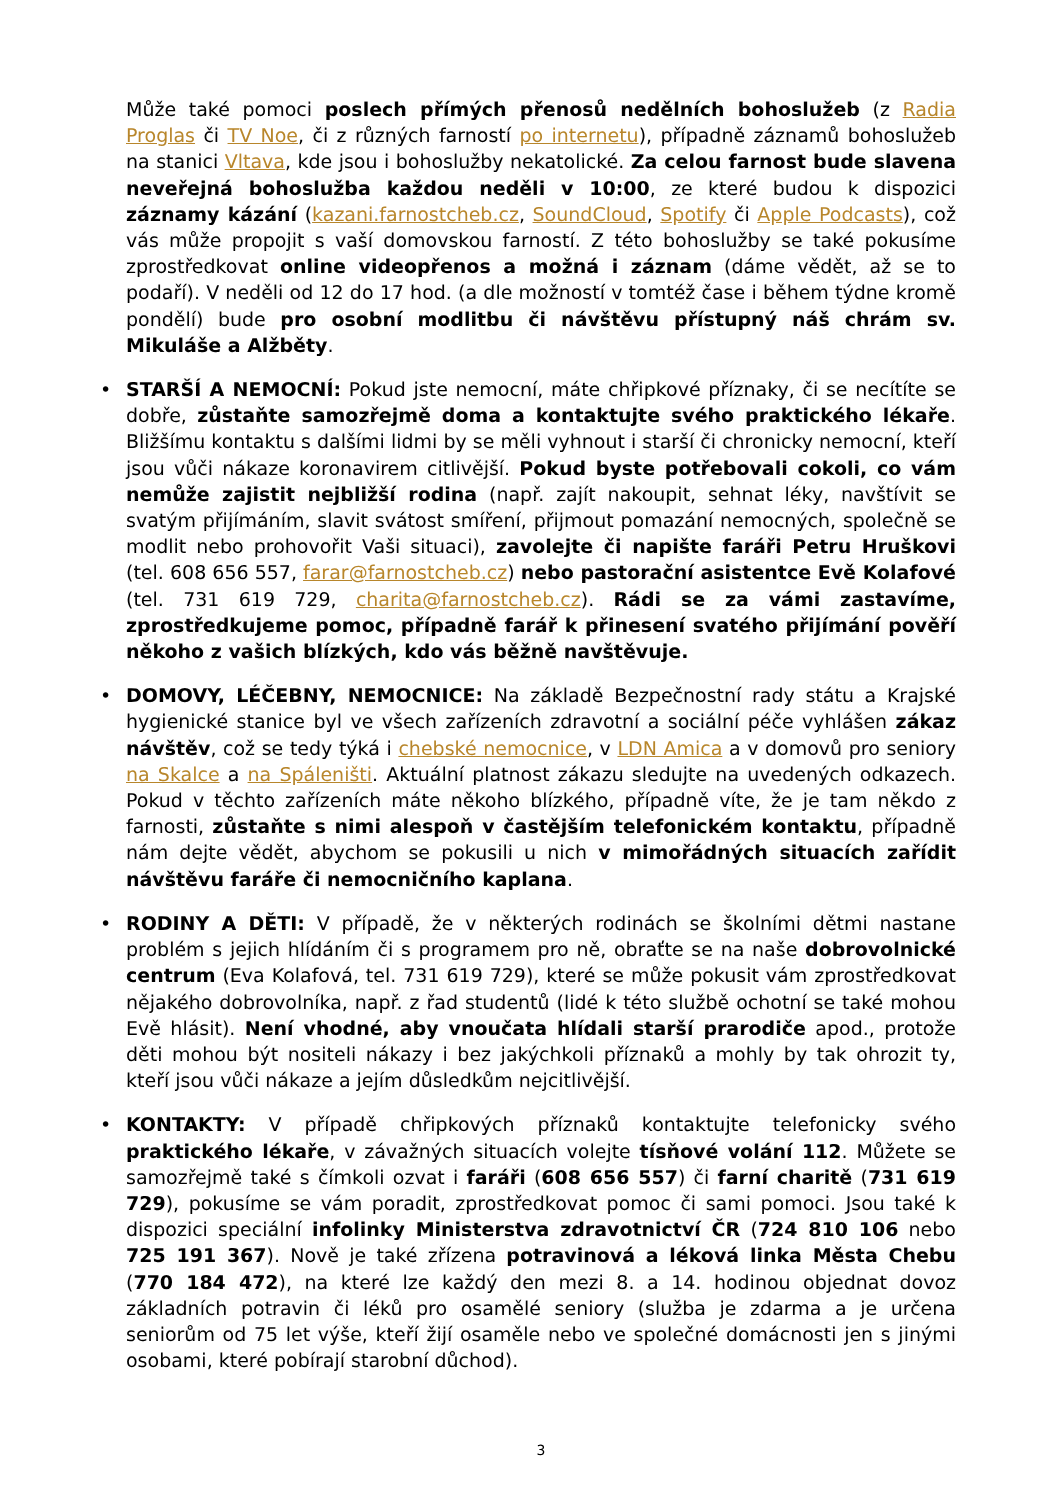Může také pomoci poslech přímých přenosů nedělních bohoslužeb (z Radia Proglas či TV Noe, či z různých farností po internetu), případně záznamů bohoslužeb na stanici Vltava, kde jsou i bohoslužby nekatolické. Za celou farnost bude slavena neveřejná bohoslužba každou neděli v 10:00, ze které budou k dispozici záznamy kázání (kazani.farnostcheb.cz, SoundCloud, Spotify či Apple Podcasts), což vás může propojit s vaší domovskou farností. Z této bohoslužby se také pokusíme zprostředkovat online videopřenos a možná i záznam (dáme vědět, až se to podaří). V neděli od 12 do 17 hod. (a dle možností v tomtéž čase i během týdne kromě pondělí) bude pro osobní modlitbu či návštěvu přístupný náš chrám sv. Mikuláše a Alžběty.
• STARŠÍ A NEMOCNÍ: Pokud jste nemocní, máte chřipkové příznaky, či se necítíte se dobře, zůstaňte samozřejmě doma a kontaktujte svého praktického lékaře. Bližšímu kontaktu s dalšími lidmi by se měli vyhnout i starší či chronicky nemocní, kteří jsou vůči nákaze koronavirem citlivější. Pokud byste potřebovali cokoli, co vám nemůže zajistit nejbližší rodina (např. zajít nakoupit, sehnat léky, navštívit se svatým přijímáním, slavit svátost smíření, přijmout pomazání nemocných, společně se modlit nebo prohovořit Vaši situaci), zavolejte či napište faráři Petru Hruškovi (tel. 608 656 557, farar@farnostcheb.cz) nebo pastorační asistentce Evě Kolafové (tel. 731 619 729, charita@farnostcheb.cz). Rádi se za vámi zastavíme, zprostředkujeme pomoc, případně farář k přinesení svatého přijímání pověří někoho z vašich blízkých, kdo vás běžně navštěvuje.
• DOMOVY, LÉČEBNY, NEMOCNICE: Na základě Bezpečnostní rady státu a Krajské hygienické stanice byl ve všech zařízeních zdravotní a sociální péče vyhlášen zákaz návštěv, což se tedy týká i chebské nemocnice, v LDN Amica a v domovů pro seniory na Skalce a na Spáleništi. Aktuální platnost zákazu sledujte na uvedených odkazech. Pokud v těchto zařízeních máte někoho blízkého, případně víte, že je tam někdo z farnosti, zůstaňte s nimi alespoň v častějším telefonickém kontaktu, případně nám dejte vědět, abychom se pokusili u nich v mimořádných situacích zařídit návštěvu faráře či nemocničního kaplana.
• RODINY A DĚTI: V případě, že v některých rodinách se školními dětmi nastane problém s jejich hlídáním či s programem pro ně, obraťte se na naše dobrovolnické centrum (Eva Kolafová, tel. 731 619 729), které se může pokusit vám zprostředkovat nějakého dobrovolníka, např. z řad studentů (lidé k této službě ochotní se také mohou Evě hlásit). Není vhodné, aby vnoučata hlídali starší prarodiče apod., protože děti mohou být nositeli nákazy i bez jakýchkoli příznaků a mohly by tak ohrozit ty, kteří jsou vůči nákaze a jejím důsledkům nejcitlivější.
• KONTAKTY: V případě chřipkových příznaků kontaktujte telefonicky svého praktického lékaře, v závažných situacích volejte tísňové volání 112. Můžete se samozřejmě také s čímkoli ozvat i faráři (608 656 557) či farní charitě (731 619 729), pokusíme se vám poradit, zprostředkovat pomoc či sami pomoci. Jsou také k dispozici speciální infolinky Ministerstva zdravotnictví ČR (724 810 106 nebo 725 191 367). Nově je také zřízena potravinová a léková linka Města Chebu (770 184 472), na které lze každý den mezi 8. a 14. hodinou objednat dovoz základních potravin či léků pro osamělé seniory (služba je zdarma a je určena seniorům od 75 let výše, kteří žijí osaměle nebo ve společné domácnosti jen s jinými osobami, které pobírají starobní důchod).
3